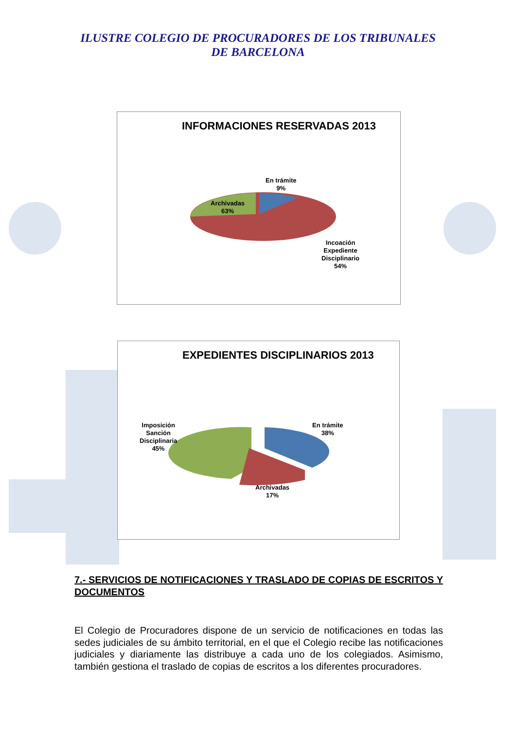ILUSTRE COLEGIO DE PROCURADORES DE LOS TRIBUNALES
DE BARCELONA
INFORMACIONES RESERVADAS 2013
En trámite
9%
Archivadas
63%
Incoación
Expediente
Disciplinario
54%
EXPEDIENTES DISCIPLINARIOS 2013
Imposición
Sanción
Disciplinaria
45%
En trámite
38%
Archivadas
17%
7.- SERVICIOS DE NOTIFICACIONES Y TRASLADO DE COPIAS DE ESCRITOS Y DOCUMENTOS
El Colegio de Procuradores dispone de un servicio de notificaciones en todas las sedes judiciales de su ámbito territorial, en el que el Colegio recibe las notificaciones judiciales y diariamente las distribuye a cada uno de los colegiados. Asimismo, también gestiona el traslado de copias de escritos a los diferentes procuradores.